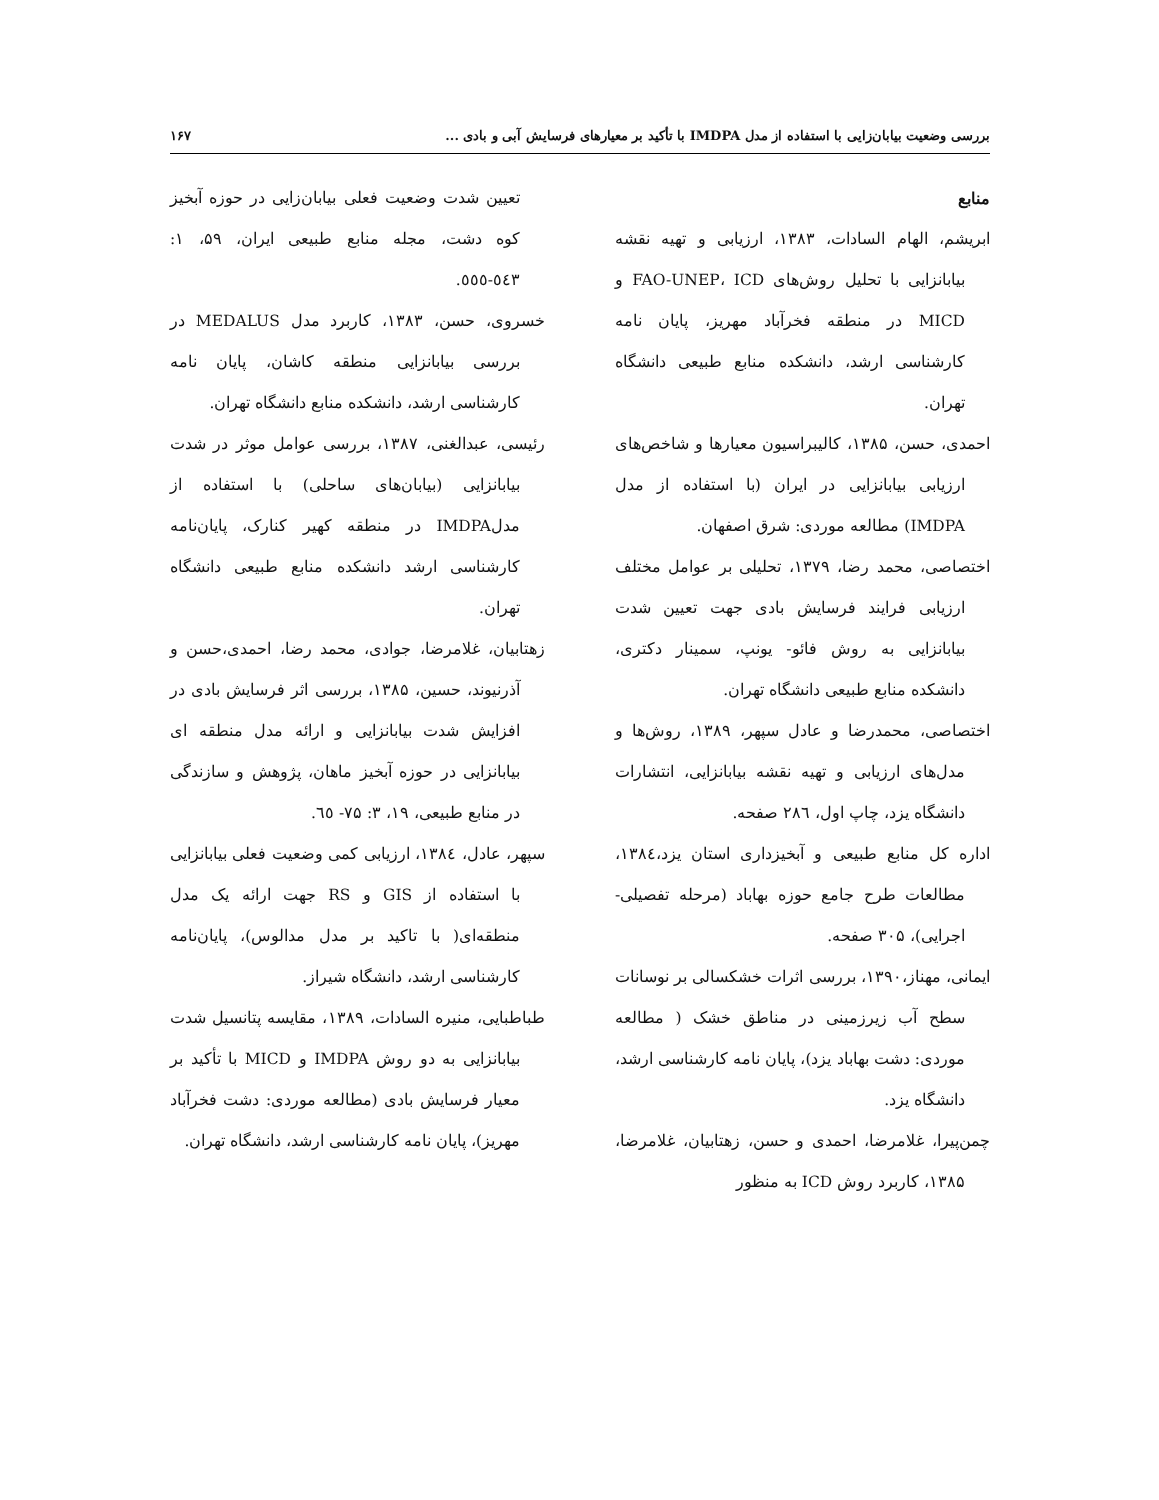بررسی وضعیت بیابان‌زایی با استفاده از مدل IMDPA با تأکید بر معیارهای فرسایش آبی و بادی ... ۱۶۷
منابع
ابریشم، الهام السادات، ۱۳۸۳، ارزیابی و تهیه نقشه بیابانزایی با تحلیل روش‌های FAO-UNEP، ICD و MICD در منطقه فخرآباد مهریز، پایان نامه کارشناسی ارشد، دانشکده منابع طبیعی دانشگاه تهران.
احمدی، حسن، ۱۳۸۵، کالیبراسیون معیارها و شاخص‌های ارزیابی بیابانزایی در ایران (با استفاده از مدل IMDPA) مطالعه موردی: شرق اصفهان.
اختصاصی، محمد رضا، ۱۳۷۹، تحلیلی بر عوامل مختلف ارزیابی فرایند فرسایش بادی جهت تعیین شدت بیابانزایی به روش فائو- یونپ، سمینار دکتری، دانشکده منابع طبیعی دانشگاه تهران.
اختصاصی، محمدرضا و عادل سپهر، ۱۳۸۹، روش‌ها و مدل‌های ارزیابی و تهیه نقشه بیابانزایی، انتشارات دانشگاه یزد، چاپ اول، ۲۸٦ صفحه.
اداره کل منابع طبیعی و آبخیزداری استان یزد،۱۳۸٤، مطالعات طرح جامع حوزه بهاباد (مرحله تفصیلی- اجرایی)، ۳۰۵ صفحه.
ایمانی، مهناز،۱۳۹۰، بررسی اثرات خشکسالی بر نوسانات سطح آب زیرزمینی در مناطق خشک ( مطالعه موردی: دشت بهاباد یزد)، پایان نامه کارشناسی ارشد، دانشگاه یزد.
چمن‌پیرا، غلامرضا، احمدی و حسن، زهتابیان، غلامرضا، ۱۳۸۵، کاربرد روش ICD به منظور
تعیین شدت وضعیت فعلی بیابان‌زایی در حوزه آبخیز کوه دشت، مجله منابع طبیعی ایران، ۵۹، ۱: ٥٤٣-٥٥٥.
خسروی، حسن، ۱۳۸۳، کاربرد مدل MEDALUS در بررسی بیابانزایی منطقه کاشان، پایان نامه کارشناسی ارشد، دانشکده منابع دانشگاه تهران.
رئیسی، عبدالغنی، ۱۳۸۷، بررسی عوامل موثر در شدت بیابانزایی (بیابان‌های ساحلی) با استفاده از مدلIMDPA در منطقه کهیر کنارک، پایان‌نامه کارشناسی ارشد دانشکده منابع طبیعی دانشگاه تهران.
زهتابیان، غلامرضا، جوادی، محمد رضا، احمدی،حسن و آذرنیوند، حسین، ۱۳۸۵، بررسی اثر فرسایش بادی در افزایش شدت بیابانزایی و ارائه مدل منطقه ای بیابانزایی در حوزه آبخیز ماهان، پژوهش و سازندگی در منابع طبیعی، ۱۹، ۳: ۷۵- ٦٥.
سپهر، عادل، ۱۳۸٤، ارزیابی کمی وضعیت فعلی بیابانزایی با استفاده از GIS و RS جهت ارائه یک مدل منطقه‌ای( با تاکید بر مدل مدالوس)، پایان‌نامه کارشناسی ارشد، دانشگاه شیراز.
طباطبایی، منیره السادات، ۱۳۸۹، مقایسه پتانسیل شدت بیابانزایی به دو روش IMDPA و MICD با تأکید بر معیار فرسایش بادی (مطالعه موردی: دشت فخرآباد مهریز)، پایان نامه کارشناسی ارشد، دانشگاه تهران.